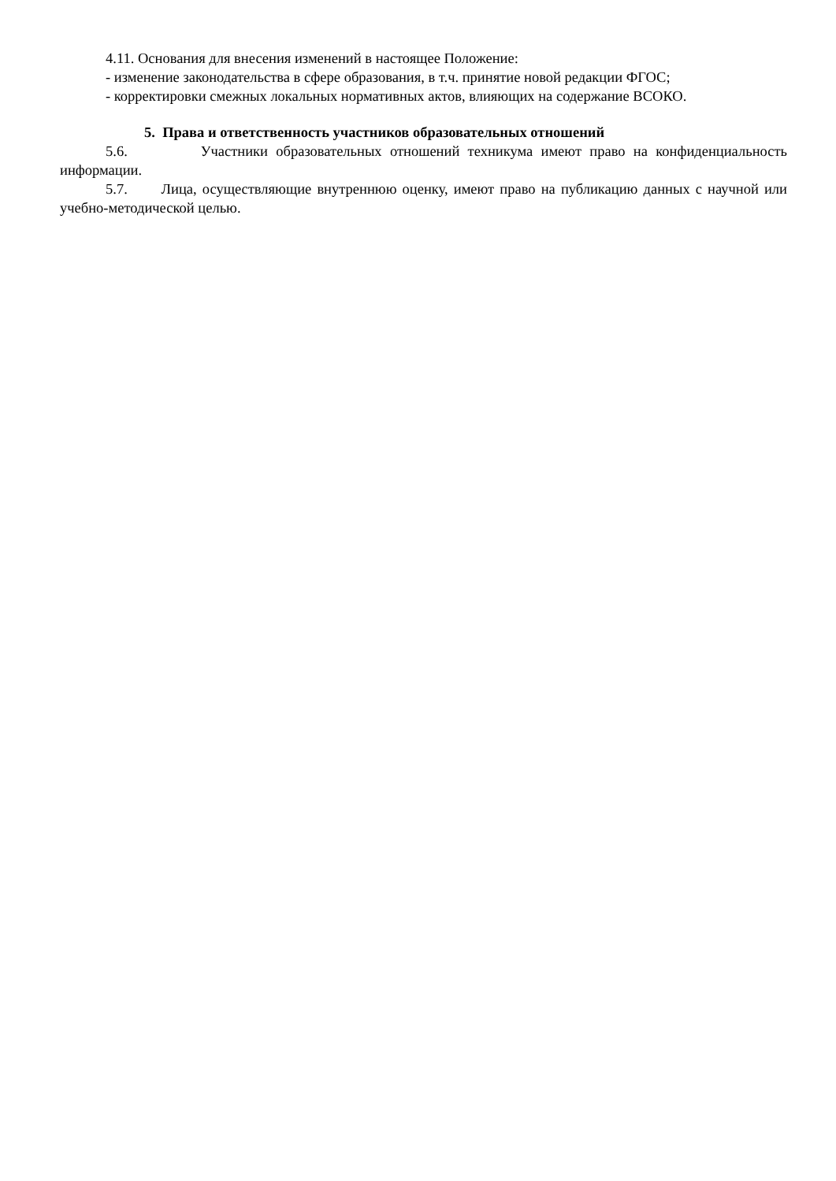4.11. Основания для внесения изменений в настоящее Положение:
- изменение законодательства в сфере образования, в т.ч. принятие новой редакции ФГОС;
- корректировки смежных локальных нормативных актов, влияющих на содержание ВСОКО.
5. Права и ответственность участников образовательных отношений
5.6. Участники образовательных отношений техникума имеют право на конфиденциальность информации.
5.7. Лица, осуществляющие внутреннюю оценку, имеют право на публикацию данных с научной или учебно-методической целью.